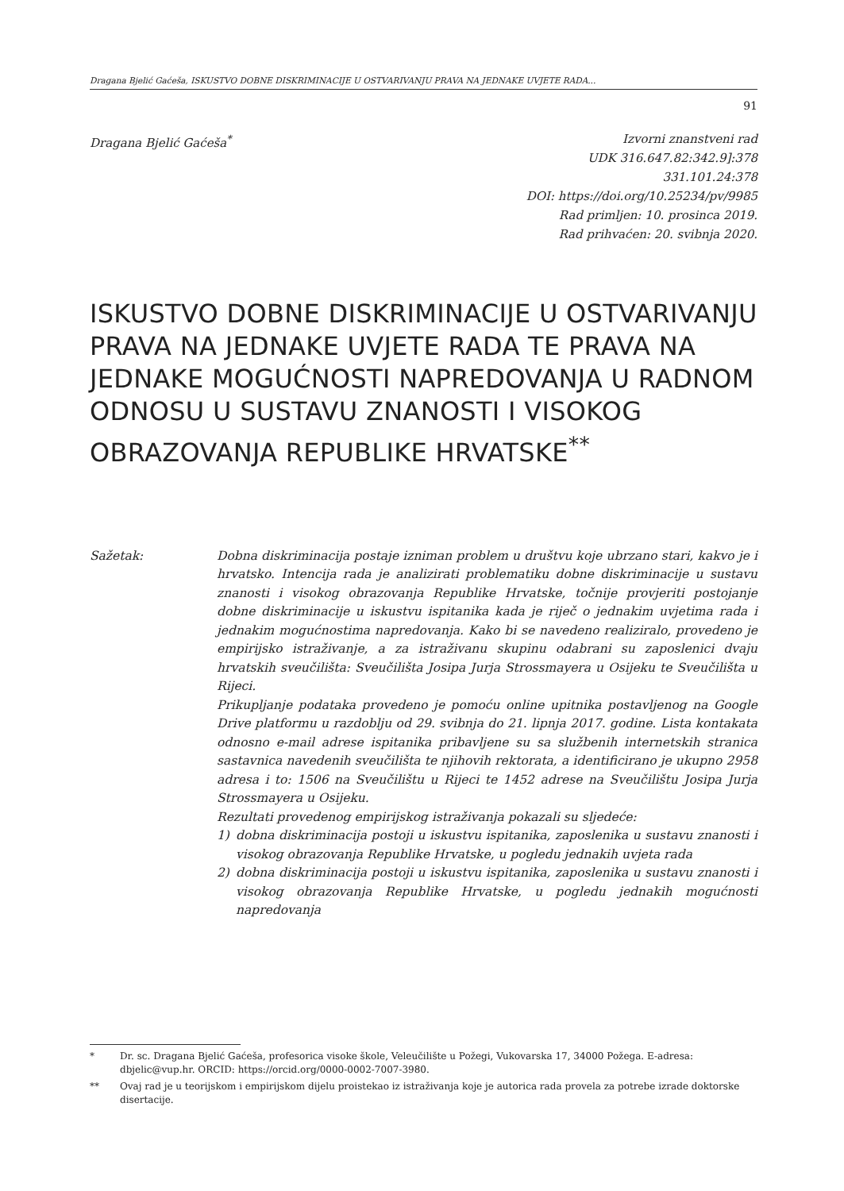Dragana Bjelić Gaćeša, ISKUSTVO DOBNE DISKRIMINACIJE U OSTVARIVANJU PRAVA NA JEDNAKE UVJETE RADA...
91
Dragana Bjelić Gaćeša<sup>*</sup> Izvorni znanstveni rad
UDK 316.647.82:342.9]:378
331.101.24:378
DOI: https://doi.org/10.25234/pv/9985
Rad primljen: 10. prosinca 2019.
Rad prihvaćen: 20. svibnja 2020.
ISKUSTVO DOBNE DISKRIMINACIJE U OSTVARIVANJU PRAVA NA JEDNAKE UVJETE RADA TE PRAVA NA JEDNAKE MOGUĆNOSTI NAPREDOVANJA U RADNOM ODNOSU U SUSTAVU ZNANOSTI I VISOKOG OBRAZOVANJA REPUBLIKE HRVATSKE<sup>**</sup>
Sažetak: Dobna diskriminacija postaje izniman problem u društvu koje ubrzano stari, kakvo je i hrvatsko. Intencija rada je analizirati problematiku dobne diskriminacije u sustavu znanosti i visokog obrazovanja Republike Hrvatske, točnije provjeriti postojanje dobne diskriminacije u iskustvu ispitanika kada je riječ o jednakim uvjetima rada i jednakim mogućnostima napredovanja. Kako bi se navedeno realiziralo, provedeno je empirijsko istraživanje, a za istraživanu skupinu odabrani su zaposlenici dvaju hrvatskih sveučilišta: Sveučilišta Josipa Jurja Strossmayera u Osijeku te Sveučilišta u Rijeci.
Prikupljanje podataka provedeno je pomoću online upitnika postavljenog na Google Drive platformu u razdoblju od 29. svibnja do 21. lipnja 2017. godine. Lista kontakata odnosno e-mail adrese ispitanika pribavljene su sa službenih internetskih stranica sastavnica navedenih sveučilišta te njihovih rektorata, a identificirano je ukupno 2958 adresa i to: 1506 na Sveučilištu u Rijeci te 1452 adrese na Sveučilištu Josipa Jurja Strossmayera u Osijeku.
Rezultati provedenog empirijskog istraživanja pokazali su sljedeće:
1) dobna diskriminacija postoji u iskustvu ispitanika, zaposlenika u sustavu znanosti i visokog obrazovanja Republike Hrvatske, u pogledu jednakih uvjeta rada
2) dobna diskriminacija postoji u iskustvu ispitanika, zaposlenika u sustavu znanosti i visokog obrazovanja Republike Hrvatske, u pogledu jednakih mogućnosti napredovanja
* Dr. sc. Dragana Bjelić Gaćeša, profesorica visoke škole, Veleučilište u Požegi, Vukovarska 17, 34000 Požega. E-adresa: dbjelic@vup.hr. ORCID: https://orcid.org/0000-0002-7007-3980.
** Ovaj rad je u teorijskom i empirijskom dijelu proistekao iz istraživanja koje je autorica rada provela za potrebe izrade doktorske disertacije.